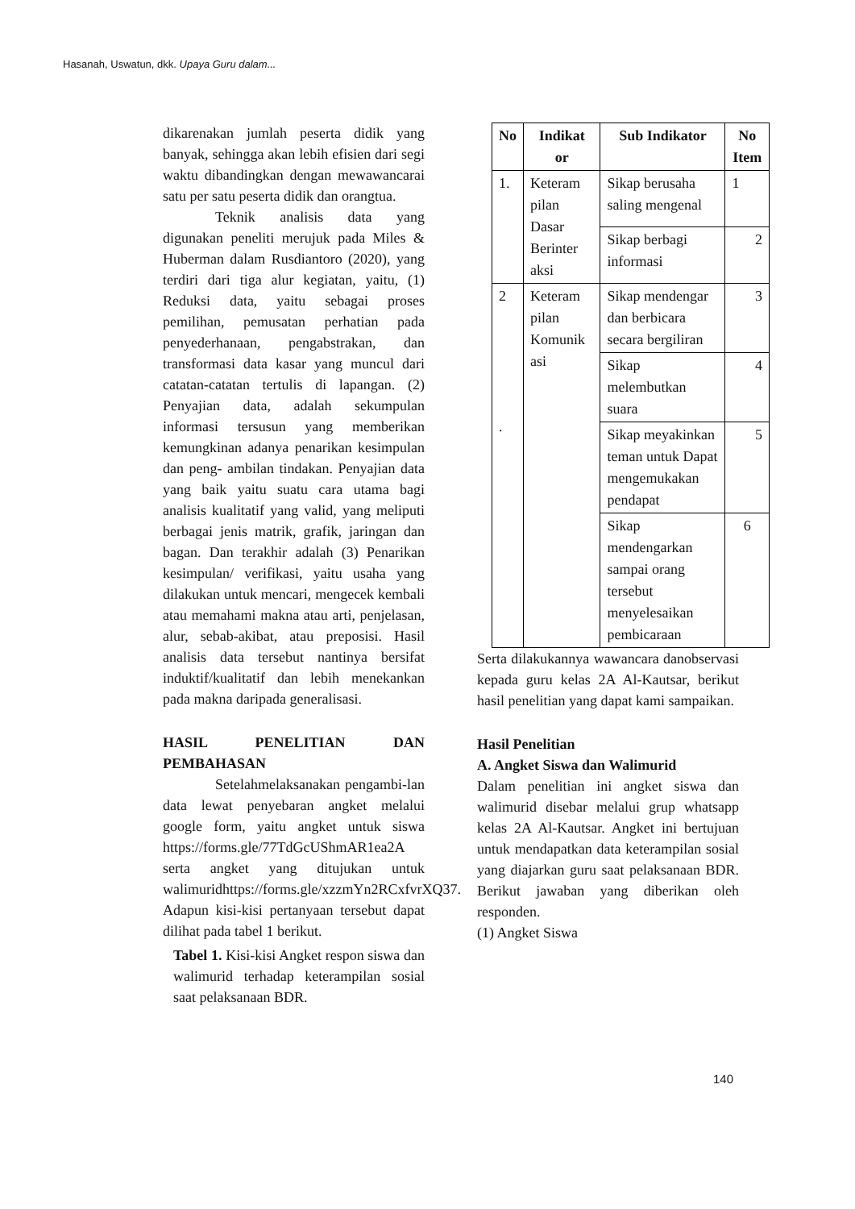Hasanah, Uswatun, dkk. Upaya Guru dalam...
dikarenakan jumlah peserta didik yang banyak, sehingga akan lebih efisien dari segi waktu dibandingkan dengan mewawancarai satu per satu peserta didik dan orangtua.
Teknik analisis data yang digunakan peneliti merujuk pada Miles & Huberman dalam Rusdiantoro (2020), yang terdiri dari tiga alur kegiatan, yaitu, (1) Reduksi data, yaitu sebagai proses pemilihan, pemusatan perhatian pada penyederhanaan, pengabstrakan, dan transformasi data kasar yang muncul dari catatan-catatan tertulis di lapangan. (2) Penyajian data, adalah sekumpulan informasi tersusun yang memberikan kemungkinan adanya penarikan kesimpulan dan peng- ambilan tindakan. Penyajian data yang baik yaitu suatu cara utama bagi analisis kualitatif yang valid, yang meliputi berbagai jenis matrik, grafik, jaringan dan bagan. Dan terakhir adalah (3) Penarikan kesimpulan/ verifikasi, yaitu usaha yang dilakukan untuk mencari, mengecek kembali atau memahami makna atau arti, penjelasan, alur, sebab-akibat, atau preposisi. Hasil analisis data tersebut nantinya bersifat induktif/kualitatif dan lebih menekankan pada makna daripada generalisasi.
HASIL PENELITIAN DAN PEMBAHASAN
Setelahmelaksanakan pengambi-lan data lewat penyebaran angket melalui google form, yaitu angket untuk siswa https://forms.gle/77TdGcUShmAR1ea2A serta angket yang ditujukan untuk walimuridhttps://forms.gle/xzzmYn2RCxfvrXQ37. Adapun kisi-kisi pertanyaan tersebut dapat dilihat pada tabel 1 berikut.
Tabel 1. Kisi-kisi Angket respon siswa dan walimurid terhadap keterampilan sosial saat pelaksanaan BDR.
| No | Indikat or | Sub Indikator | No Item |
| --- | --- | --- | --- |
| 1. | Keteram pilan Dasar Berinter aksi | Sikap berusaha saling mengenal | 1 |
| | | Sikap berbagi informasi | 2 |
| 2 . | Keteram pilan Komunik asi | Sikap mendengar dan berbicara secara bergiliran | 3 |
| | | Sikap melembutkan suara | 4 |
| | | Sikap meyakinkan teman untuk Dapat mengemukakan pendapat | 5 |
| | | Sikap mendengarkan sampai orang tersebut menyelesaikan pembicaraan | 6 |
Serta dilakukannya wawancara danobservasi kepada guru kelas 2A Al-Kautsar, berikut hasil penelitian yang dapat kami sampaikan.
Hasil Penelitian
A. Angket Siswa dan Walimurid
Dalam penelitian ini angket siswa dan walimurid disebar melalui grup whatsapp kelas 2A Al-Kautsar. Angket ini bertujuan untuk mendapatkan data keterampilan sosial yang diajarkan guru saat pelaksanaan BDR. Berikut jawaban yang diberikan oleh responden.
(1) Angket Siswa
140